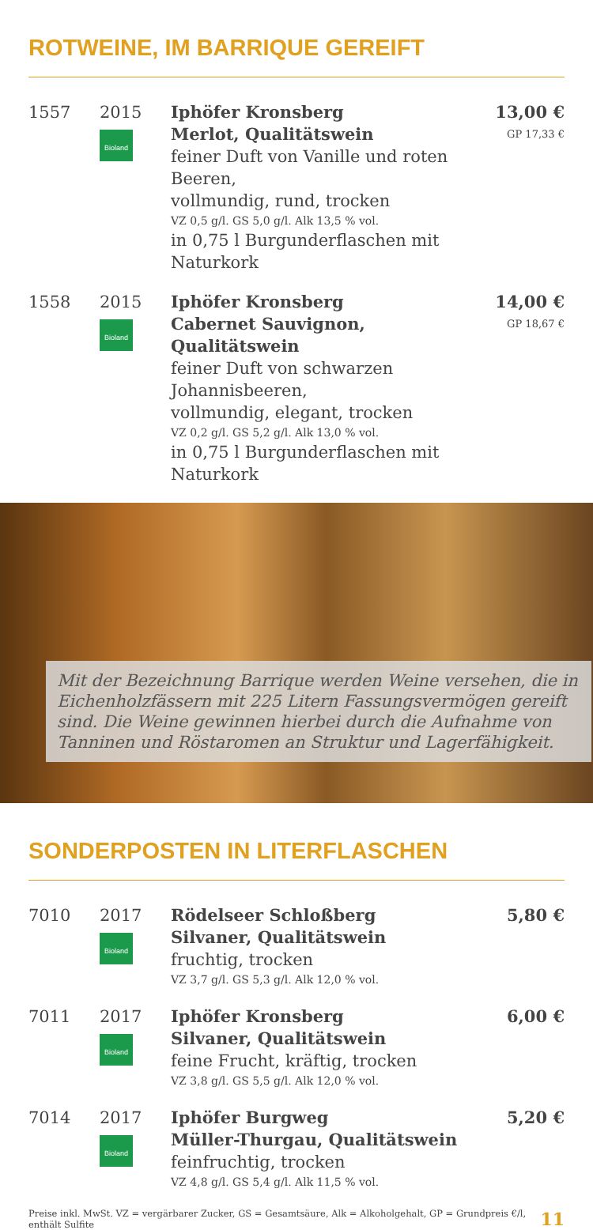ROTWEINE, IM BARRIQUE GEREIFT
| 1557 | 2015 Bioland | Iphöfer Kronsberg Merlot, Qualitätswein feiner Duft von Vanille und roten Beeren, vollmundig, rund, trocken VZ 0,5 g/l. GS 5,0 g/l. Alk 13,5 % vol. in 0,75 l Burgunderflaschen mit Naturkork | 13,00 € GP 17,33 € |
| 1558 | 2015 Bioland | Iphöfer Kronsberg Cabernet Sauvignon, Qualitätswein feiner Duft von schwarzen Johannisbeeren, vollmundig, elegant, trocken VZ 0,2 g/l. GS 5,2 g/l. Alk 13,0 % vol. in 0,75 l Burgunderflaschen mit Naturkork | 14,00 € GP 18,67 € |
Mit der Bezeichnung Barrique werden Weine versehen, die in Eichenholzfässern mit 225 Litern Fassungsvermögen gereift sind. Die Weine gewinnen hierbei durch die Aufnahme von Tanninen und Röstaromen an Struktur und Lagerfähigkeit.
SONDERPOSTEN IN LITERFLASCHEN
| 7010 | 2017 Bioland | Rödelseer Schloßberg Silvaner, Qualitätswein fruchtig, trocken VZ 3,7 g/l. GS 5,3 g/l. Alk 12,0 % vol. | 5,80 € |
| 7011 | 2017 Bioland | Iphöfer Kronsberg Silvaner, Qualitätswein feine Frucht, kräftig, trocken VZ 3,8 g/l. GS 5,5 g/l. Alk 12,0 % vol. | 6,00 € |
| 7014 | 2017 Bioland | Iphöfer Burgweg Müller-Thurgau, Qualitätswein feinfruchtig, trocken VZ 4,8 g/l. GS 5,4 g/l. Alk 11,5 % vol. | 5,20 € |
Preise inkl. MwSt. VZ = vergärbarer Zucker, GS = Gesamtsäure, Alk = Alkoholgehalt, GP = Grundpreis €/l, enthält Sulfite 11